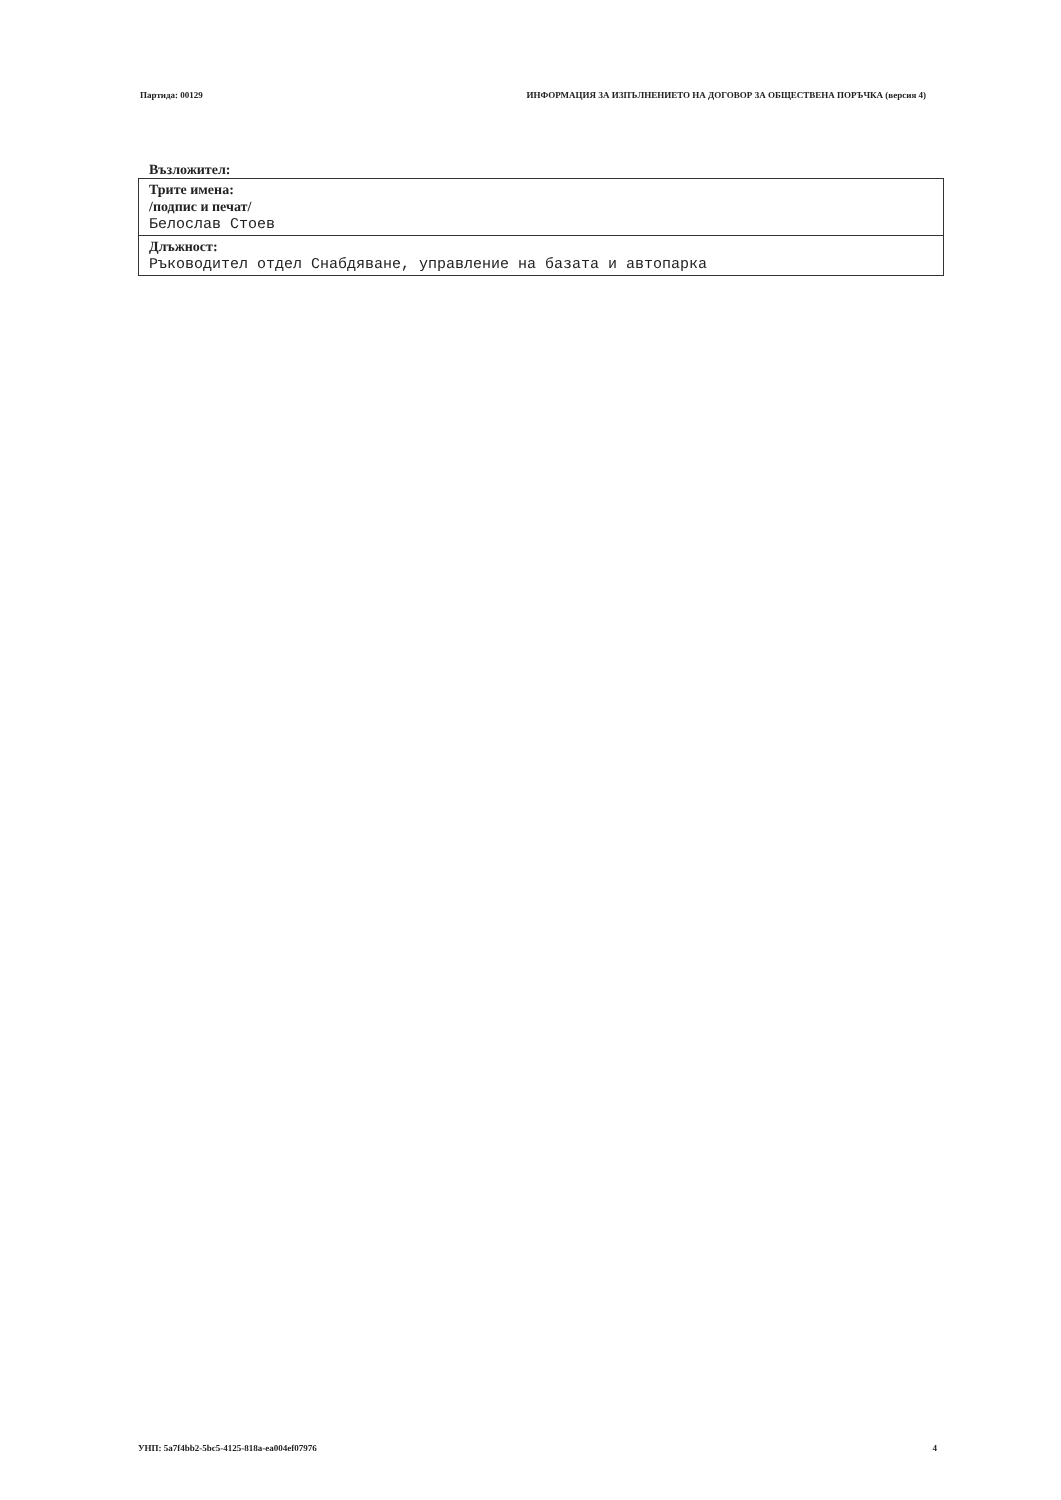Партида: 00129 ИНФОРМАЦИЯ ЗА ИЗПЪЛНЕНИЕТО НА ДОГОВОР ЗА ОБЩЕСТВЕНА ПОРЪЧКА (версия 4)
Възложител:
| Трите имена: /подпис и печат/ Белослав Стоев |
| Длъжност: Ръководител отдел Снабдяване, управление на базата и автопарка |
УНП: 5a7f4bb2-5bc5-4125-818a-ea004ef07976 4